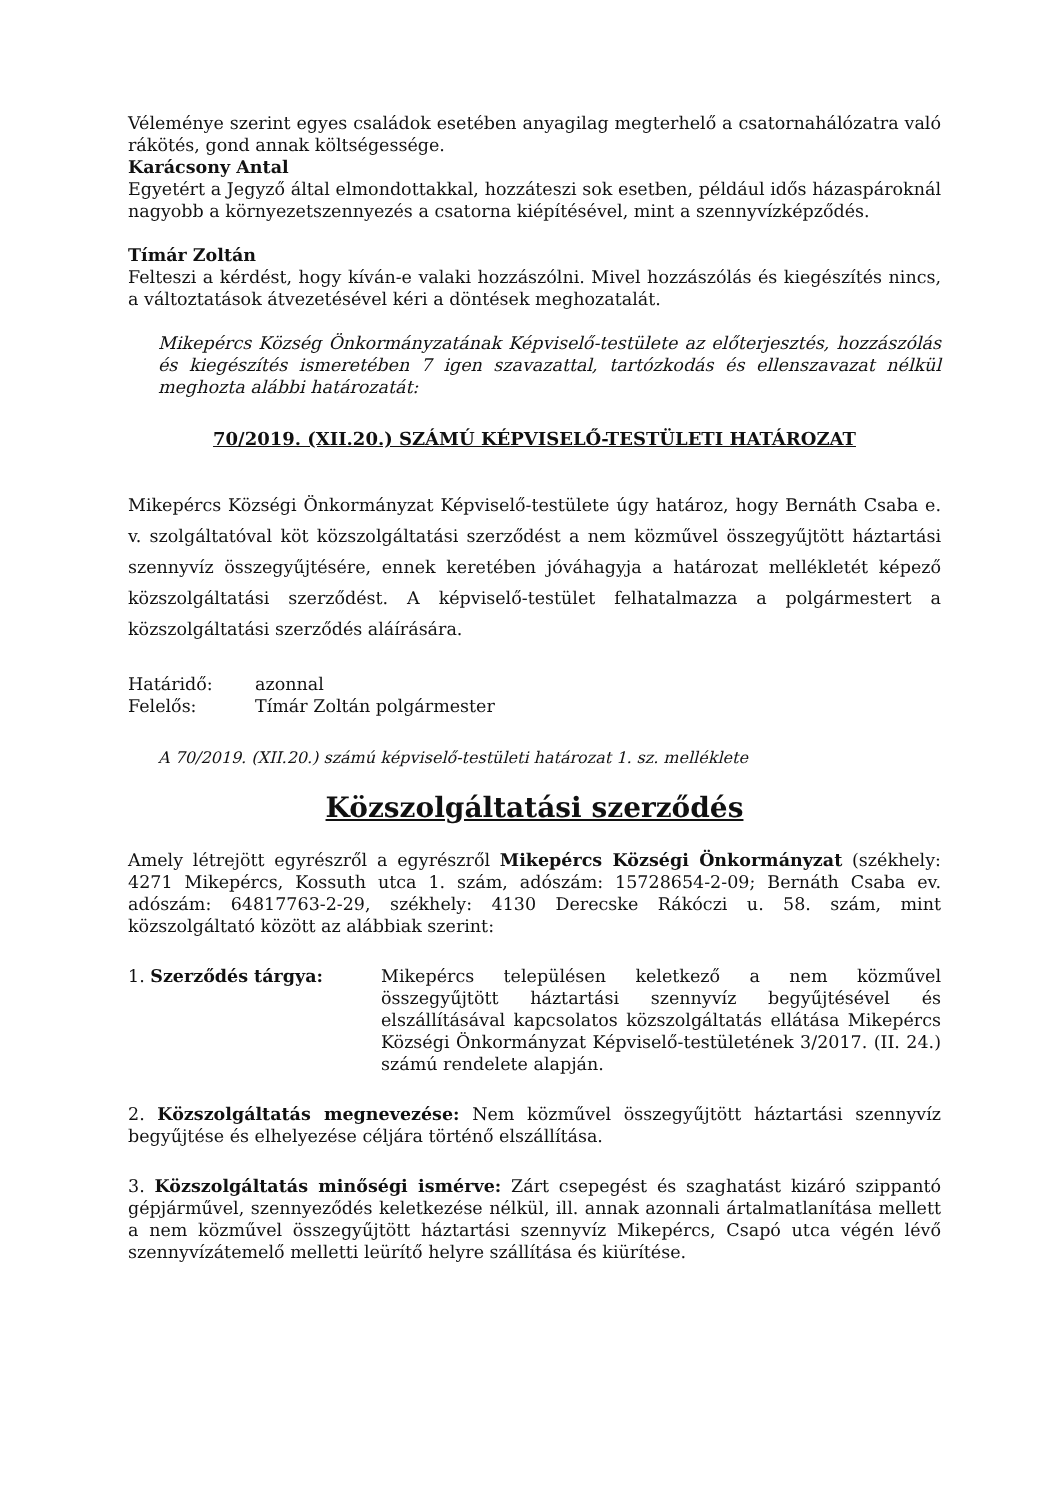Véleménye szerint egyes családok esetében anyagilag megterhelő a csatornahálózatra való rákötés, gond annak költségessége.
Karácsony Antal
Egyetért a Jegyző által elmondottakkal, hozzáteszi sok esetben, például idős házaspároknál nagyobb a környezetszennyezés a csatorna kiépítésével, mint a szennyvízképződés.
Tímár Zoltán
Felteszi a kérdést, hogy kíván-e valaki hozzászólni. Mivel hozzászólás és kiegészítés nincs, a változtatások átvezetésével kéri a döntések meghozatalát.
Mikepércs Község Önkormányzatának Képviselő-testülete az előterjesztés, hozzászólás és kiegészítés ismeretében 7 igen szavazattal, tartózkodás és ellenszavazat nélkül meghozta alábbi határozatát:
70/2019. (XII.20.) SZÁMÚ KÉPVISELŐ-TESTÜLETI HATÁROZAT
Mikepércs Községi Önkormányzat Képviselő-testülete úgy határoz, hogy Bernáth Csaba e. v. szolgáltatóval köt közszolgáltatási szerződést a nem közművel összegyűjtött háztartási szennyvíz összegyűjtésére, ennek keretében jóváhagyja a határozat mellékletét képező közszolgáltatási szerződést. A képviselő-testület felhatalmazza a polgármestert a közszolgáltatási szerződés aláírására.
Határidő: azonnal
Felelős: Tímár Zoltán polgármester
A 70/2019. (XII.20.) számú képviselő-testületi határozat 1. sz. melléklete
Közszolgáltatási szerződés
Amely létrejött egyrészről a egyrészről Mikepércs Községi Önkormányzat (székhely: 4271 Mikepércs, Kossuth utca 1. szám, adószám: 15728654-2-09; Bernáth Csaba ev. adószám: 64817763-2-29, székhely: 4130 Derecske Rákóczi u. 58. szám, mint közszolgáltató között az alábbiak szerint:
1. Szerződés tárgya: Mikepércs településen keletkező a nem közművel összegyűjtött háztartási szennyvíz begyűjtésével és elszállításával kapcsolatos közszolgáltatás ellátása Mikepércs Községi Önkormányzat Képviselő-testületének 3/2017. (II. 24.) számú rendelete alapján.
2. Közszolgáltatás megnevezése: Nem közművel összegyűjtött háztartási szennyvíz begyűjtése és elhelyezése céljára történő elszállítása.
3. Közszolgáltatás minőségi ismérve: Zárt csepegést és szaghatást kizáró szippantó gépjárművel, szennyeződés keletkezése nélkül, ill. annak azonnali ártalmatlanítása mellett a nem közművel összegyűjtött háztartási szennyvíz Mikepércs, Csapó utca végén lévő szennyvízátemelő melletti leürítő helyre szállítása és kiürítése.